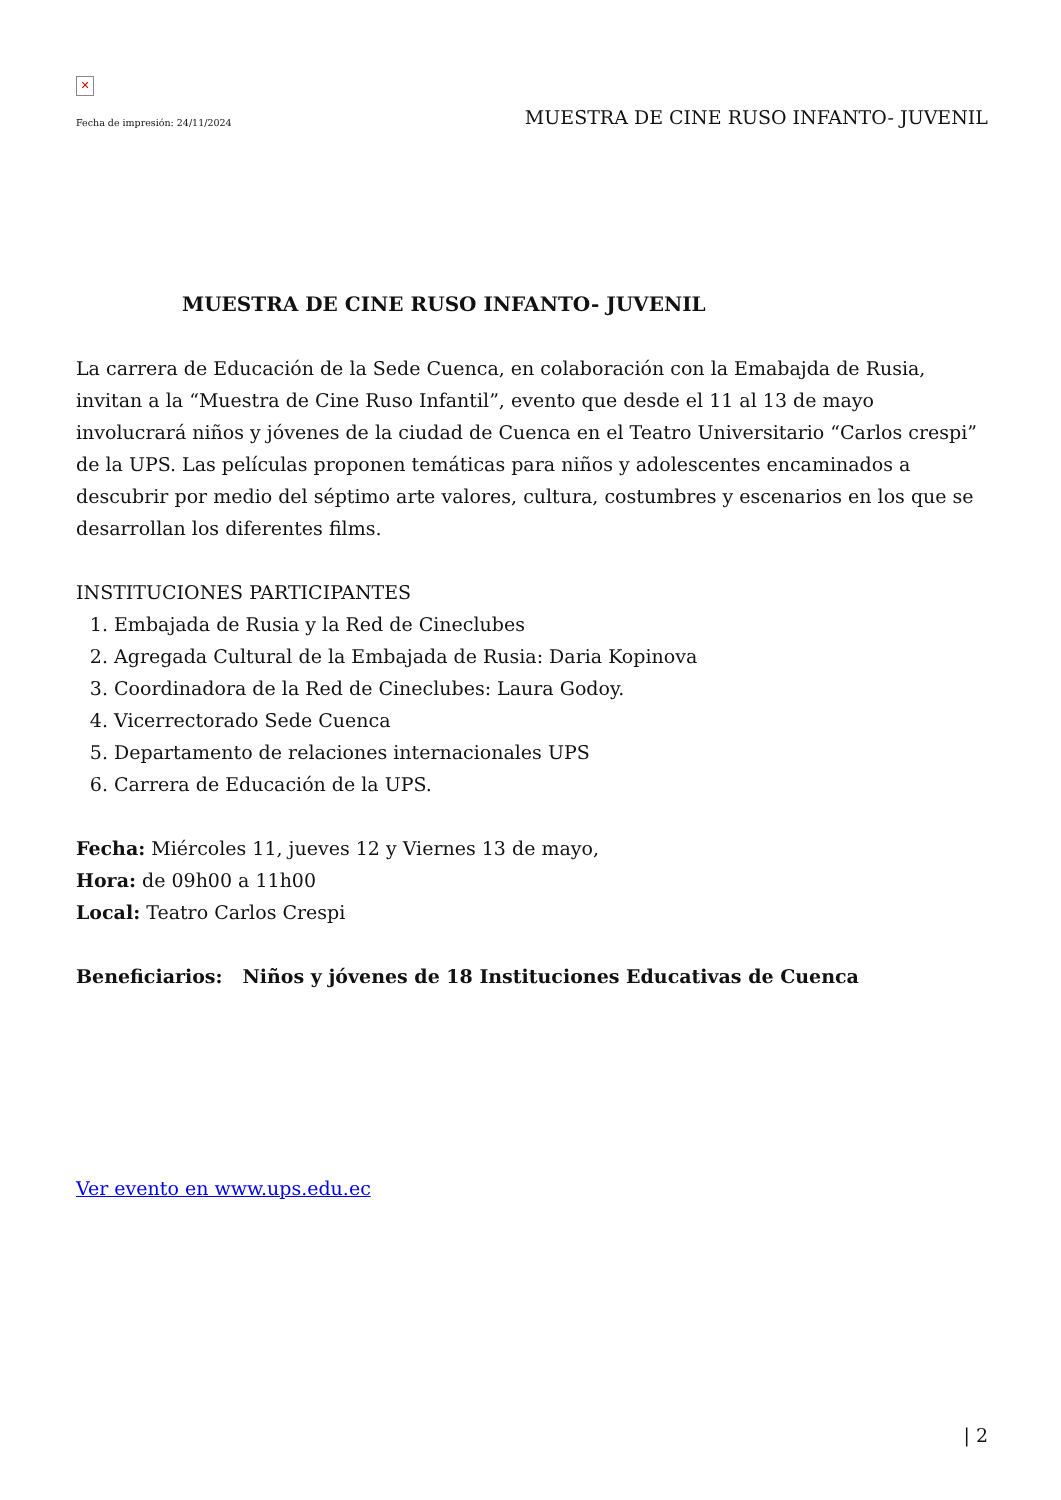✕
Fecha de impresión: 24/11/2024 MUESTRA DE CINE RUSO INFANTO- JUVENIL
MUESTRA DE CINE RUSO INFANTO- JUVENIL
La carrera de Educación de la Sede Cuenca, en colaboración con la Emabajda de Rusia, invitan a la “Muestra de Cine Ruso Infantil”, evento que desde el 11 al 13 de mayo involucrará niños y jóvenes de la ciudad de Cuenca en el Teatro Universitario “Carlos crespi” de la UPS. Las películas proponen temáticas para niños y adolescentes encaminados a descubrir por medio del séptimo arte valores, cultura, costumbres y escenarios en los que se desarrollan los diferentes films.
INSTITUCIONES PARTICIPANTES
1. Embajada de Rusia y la Red de Cineclubes
2. Agregada Cultural de la Embajada de Rusia: Daria Kopinova
3. Coordinadora de la Red de Cineclubes: Laura Godoy.
4. Vicerrectorado Sede Cuenca
5. Departamento de relaciones internacionales UPS
6. Carrera de Educación de la UPS.
Fecha: Miércoles 11, jueves 12 y Viernes 13 de mayo,
Hora: de 09h00 a 11h00
Local: Teatro Carlos Crespi
Beneficiarios: Niños y jóvenes de 18 Instituciones Educativas de Cuenca
Ver evento en www.ups.edu.ec
| 2